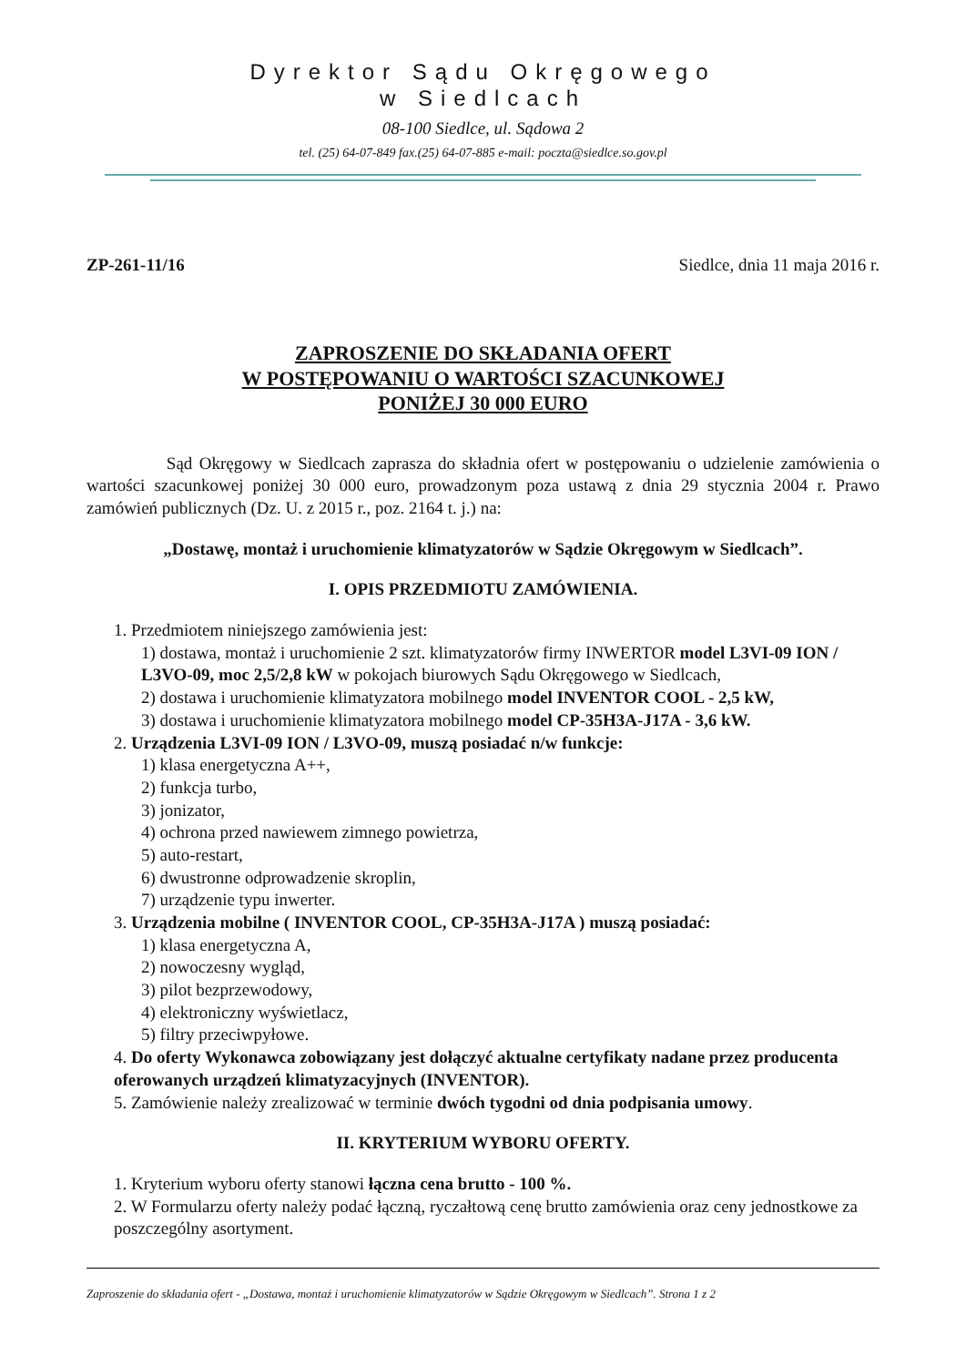Dyrektor Sądu Okręgowego
w Siedlcach
08-100 Siedlce, ul. Sądowa 2
tel. (25) 64-07-849 fax.(25) 64-07-885 e-mail: poczta@siedlce.so.gov.pl
ZP-261-11/16 Siedlce, dnia 11 maja 2016 r.
ZAPROSZENIE DO SKŁADANIA OFERT
W POSTĘPOWANIU O WARTOŚCI SZACUNKOWEJ
PONIŻEJ 30 000 EURO
Sąd Okręgowy w Siedlcach zaprasza do składnia ofert w postępowaniu o udzielenie zamówienia o wartości szacunkowej poniżej 30 000 euro, prowadzonym poza ustawą z dnia 29 stycznia 2004 r. Prawo zamówień publicznych (Dz. U. z 2015 r., poz. 2164 t. j.) na:
„Dostawę, montaż i uruchomienie klimatyzatorów w Sądzie Okręgowym w Siedlcach”.
I. OPIS PRZEDMIOTU ZAMÓWIENIA.
1. Przedmiotem niniejszego zamówienia jest:
1) dostawa, montaż i uruchomienie 2 szt. klimatyzatorów firmy INWERTOR model L3VI-09 ION / L3VO-09, moc 2,5/2,8 kW w pokojach biurowych Sądu Okręgowego w Siedlcach,
2) dostawa i uruchomienie klimatyzatora mobilnego model INVENTOR COOL - 2,5 kW,
3) dostawa i uruchomienie klimatyzatora mobilnego model CP-35H3A-J17A - 3,6 kW.
2. Urządzenia L3VI-09 ION / L3VO-09, muszą posiadać n/w funkcje:
1) klasa energetyczna A++,
2) funkcja turbo,
3) jonizator,
4) ochrona przed nawiewem zimnego powietrza,
5) auto-restart,
6) dwustronne odprowadzenie skroplin,
7) urządzenie typu inwerter.
3. Urządzenia mobilne ( INVENTOR COOL, CP-35H3A-J17A ) muszą posiadać:
1) klasa energetyczna A,
2) nowoczesny wygląd,
3) pilot bezprzewodowy,
4) elektroniczny wyświetlacz,
5) filtry przeciwpyłowe.
4. Do oferty Wykonawca zobowiązany jest dołączyć aktualne certyfikaty nadane przez producenta oferowanych urządzeń klimatyzacyjnych (INVENTOR).
5. Zamówienie należy zrealizować w terminie dwóch tygodni od dnia podpisania umowy.
II. KRYTERIUM WYBORU OFERTY.
1. Kryterium wyboru oferty stanowi łączna cena brutto - 100 %.
2. W Formularzu oferty należy podać łączną, ryczałtową cenę brutto zamówienia oraz ceny jednostkowe za poszczególny asortyment.
Zaproszenie do składania ofert - „Dostawa, montaż i uruchomienie klimatyzatorów w Sądzie Okręgowym w Siedlcach”. Strona 1 z 2